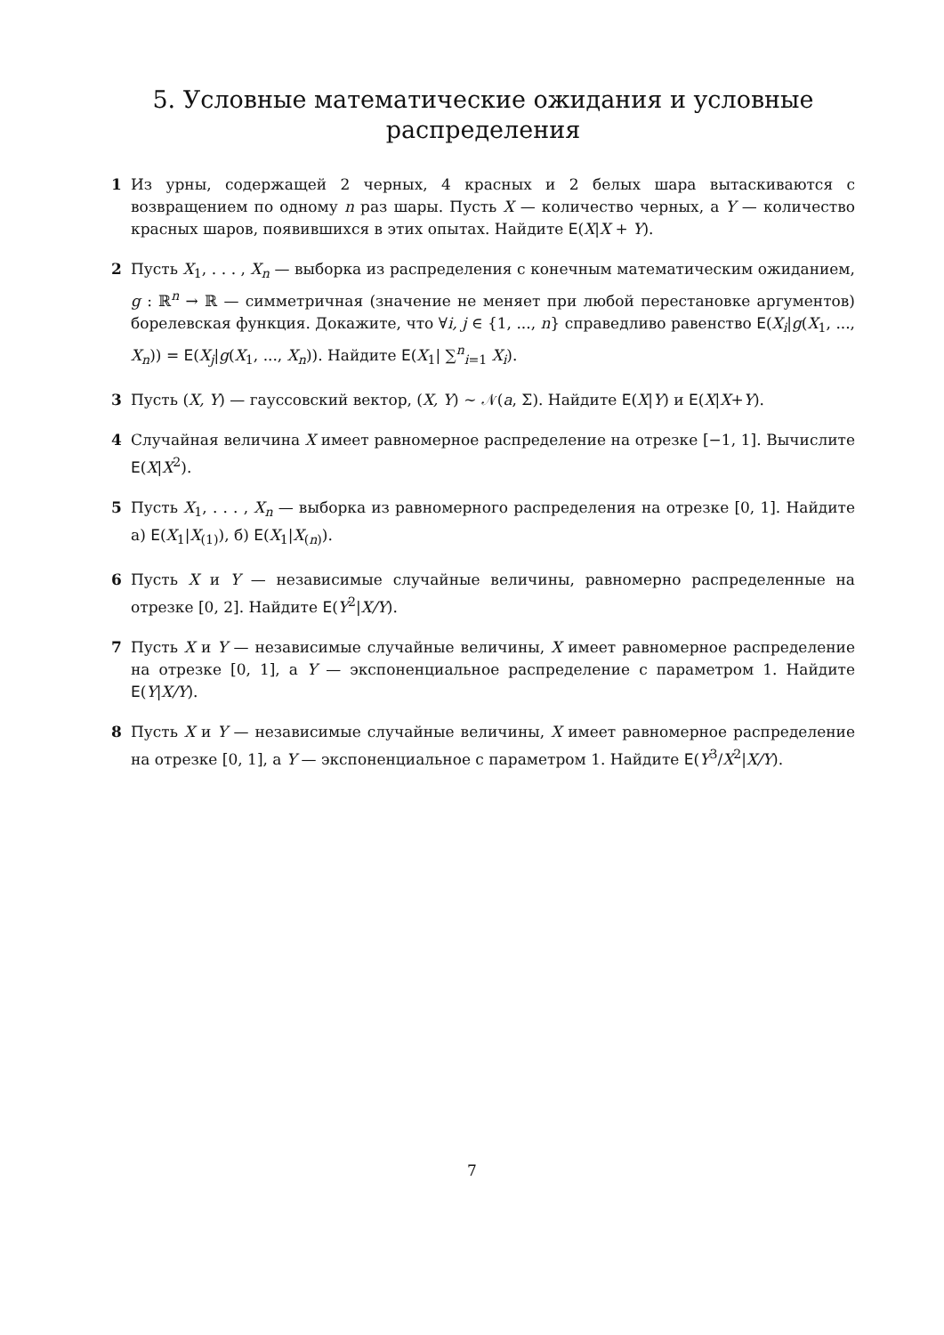5. Условные математические ожидания и условные
распределения
1 Из урны, содержащей 2 черных, 4 красных и 2 белых шара вытаскиваются с возвращением по одному n раз шары. Пусть X — количество черных, а Y — количество красных шаров, появившихся в этих опытах. Найдите E(X|X + Y).
2 Пусть X<sub>1</sub>, . . . , X<sub>n</sub> — выборка из распределения с конечным математическим ожиданием, g : ℝ<sup>n</sup> → ℝ — симметричная (значение не меняет при любой перестановке аргументов) борелевская функция. Докажите, что ∀i, j ∈ {1, ..., n} справедливо равенство E(X<sub>i</sub>|g(X<sub>1</sub>, ..., X<sub>n</sub>)) = E(X<sub>j</sub>|g(X<sub>1</sub>, ..., X<sub>n</sub>)). Найдите E(X<sub>1</sub>| ∑<sup>n</sup><sub>i=1</sub> X<sub>i</sub>).
3 Пусть (X, Y) — гауссовский вектор, (X, Y) ∼ 𝒩(a, Σ). Найдите E(X|Y) и E(X|X+Y).
4 Случайная величина X имеет равномерное распределение на отрезке [−1, 1]. Вычислите E(X|X<sup>2</sup>).
5 Пусть X<sub>1</sub>, . . . , X<sub>n</sub> — выборка из равномерного распределения на отрезке [0, 1]. Найдите а) E(X<sub>1</sub>|X<sub>(1)</sub>), б) E(X<sub>1</sub>|X<sub>(n)</sub>).
6 Пусть X и Y — независимые случайные величины, равномерно распределенные на отрезке [0, 2]. Найдите E(Y<sup>2</sup>|X/Y).
7 Пусть X и Y — независимые случайные величины, X имеет равномерное распределение на отрезке [0, 1], а Y — экспоненциальное распределение с параметром 1. Найдите E(Y|X/Y).
8 Пусть X и Y — независимые случайные величины, X имеет равномерное распределение на отрезке [0, 1], а Y — экспоненциальное с параметром 1. Найдите E(Y<sup>3</sup>/X<sup>2</sup>|X/Y).
7